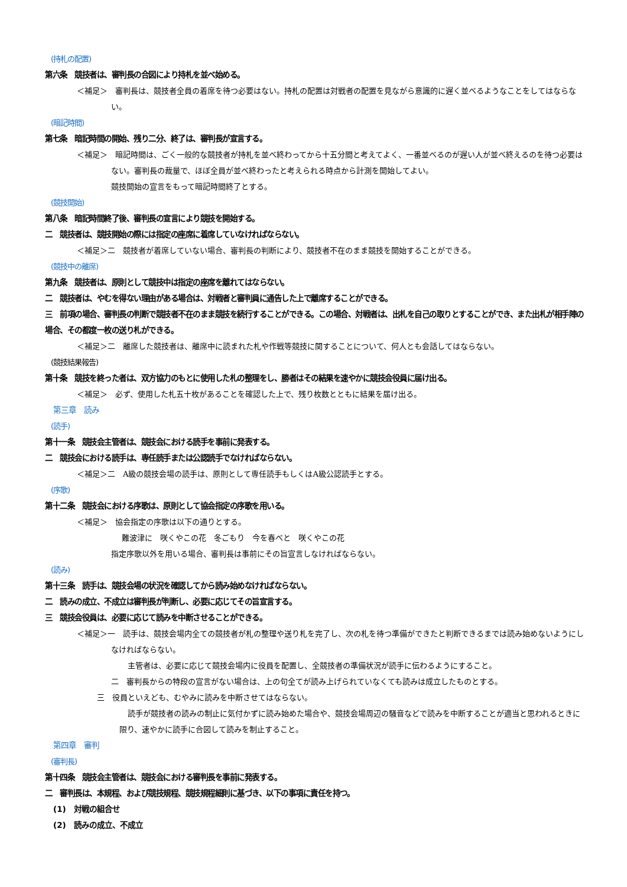(持札の配置)
第六条　競技者は、審判長の合図により持札を並べ始める。
＜補足＞　審判長は、競技者全員の着席を待つ必要はない。持札の配置は対戦者の配置を見ながら意識的に遅く並べるようなことをしてはならない。
(暗記時間)
第七条　暗記時間の開始、残り二分、終了は、審判長が宣言する。
＜補足＞　暗記時間は、ごく一般的な競技者が持札を並べ終わってから十五分間と考えてよく、一番並べるのが遅い人が並べ終えるのを待つ必要はない。審判長の裁量で、ほぼ全員が並べ終わったと考えられる時点から計測を開始してよい。
競技開始の宣言をもって暗記時間終了とする。
(競技開始)
第八条　暗記時間終了後、審判長の宣言により競技を開始する。
二　競技者は、競技開始の際には指定の座席に着席していなければならない。
＜補足＞二　競技者が着席していない場合、審判長の判断により、競技者不在のまま競技を開始することができる。
(競技中の離席)
第九条　競技者は、原則として競技中は指定の座席を離れてはならない。
二　競技者は、やむを得ない理由がある場合は、対戦者と審判員に通告した上で離席することができる。
三　前項の場合、審判長の判断で競技者不在のまま競技を続行することができる。この場合、対戦者は、出札を自己の取りとすることができ、また出札が相手陣の場合、その都度一枚の送り札ができる。
＜補足＞二　離席した競技者は、離席中に読まれた札や作戦等競技に関することについて、何人とも会話してはならない。
(競技結果報告)
第十条　競技を終った者は、双方協力のもとに使用した札の整理をし、勝者はその結果を速やかに競技会役員に届け出る。
＜補足＞　必ず、使用した札五十枚があることを確認した上で、残り枚数とともに結果を届け出る。
第三章　読み
(読手)
第十一条　競技会主管者は、競技会における読手を事前に発表する。
二　競技会における読手は、専任読手または公認読手でなければならない。
＜補足＞二　A級の競技会場の読手は、原則として専任読手もしくはA級公認読手とする。
(序歌)
第十二条　競技会における序歌は、原則として協会指定の序歌を用いる。
＜補足＞　協会指定の序歌は以下の通りとする。
難波津に　咲くやこの花　冬ごもり　今を春べと　咲くやこの花
指定序歌以外を用いる場合、審判長は事前にその旨宣言しなければならない。
(読み)
第十三条　読手は、競技会場の状況を確認してから読み始めなければならない。
二　読みの成立、不成立は審判長が判断し、必要に応じてその旨宣言する。
三　競技会役員は、必要に応じて読みを中断させることができる。
＜補足＞一　読手は、競技会場内全ての競技者が札の整理や送り札を完了し、次の札を待つ準備ができたと判断できるまでは読み始めないようにしなければならない。
主管者は、必要に応じて競技会場内に役員を配置し、全競技者の準備状況が読手に伝わるようにすること。
二　審判長からの特段の宣言がない場合は、上の句全てが読み上げられていなくても読みは成立したものとする。
三　役員といえども、むやみに読みを中断させてはならない。
読手が競技者の読みの制止に気付かずに読み始めた場合や、競技会場周辺の騒音などで読みを中断することが適当と思われるときに限り、速やかに読手に合図して読みを制止すること。
第四章　審判
(審判長)
第十四条　競技会主管者は、競技会における審判長を事前に発表する。
二　審判長は、本規程、および競技規程、競技規程細則に基づき、以下の事項に責任を持つ。
(1)　対戦の組合せ
(2)　読みの成立、不成立